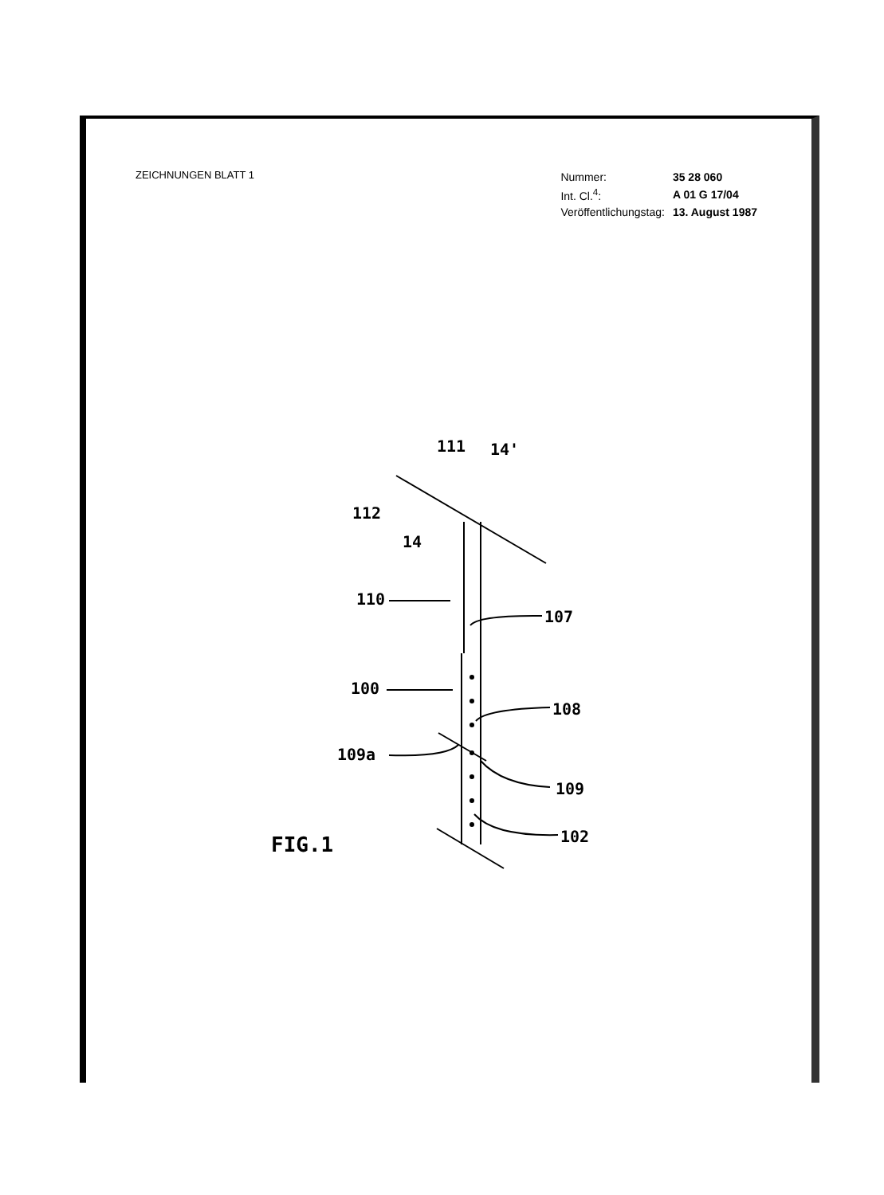ZEICHNUNGEN BLATT 1
| Nummer: | 35 28 060 |
| Int. Cl.<sup>4</sup>: | A 01 G 17/04 |
| Veröffentlichungstag: | 13. August 1987 |
111 14'
112
14
110
107
100
108
109a
109
102
FIG.1